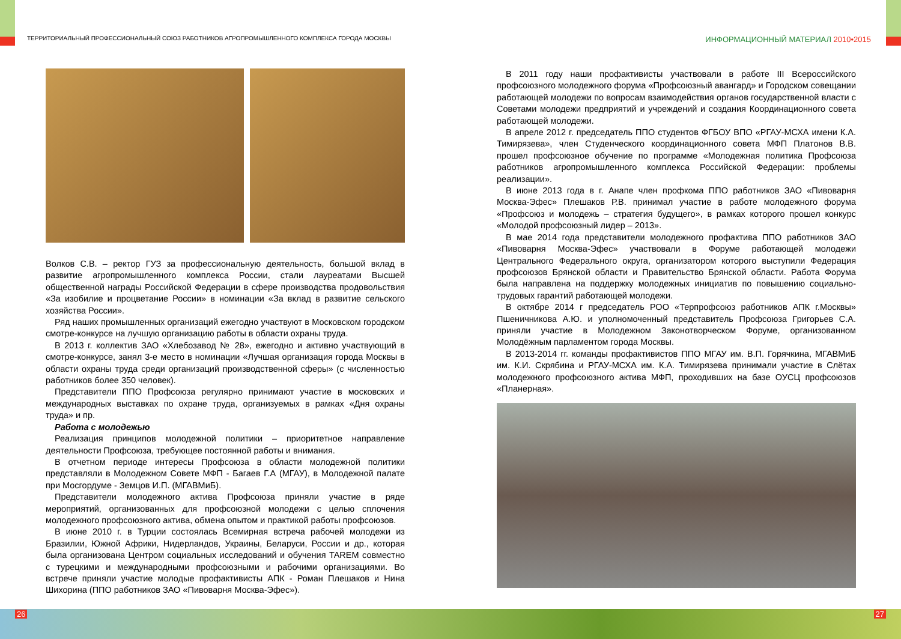ТЕРРИТОРИАЛЬНЫЙ ПРОФЕССИОНАЛЬНЫЙ СОЮЗ РАБОТНИКОВ АГРОПРОМЫШЛЕННОГО КОМПЛЕКСА ГОРОДА МОСКВЫ
ИНФОРМАЦИОННЫЙ МАТЕРИАЛ 2010•2015
Волков С.В. – ректор ГУЗ за профессиональную деятельность, большой вклад в развитие агропромышленного комплекса России, стали лауреатами Высшей общественной награды Российской Федерации в сфере производства продовольствия «За изобилие и процветание России» в номинации «За вклад в развитие сельского хозяйства России».
Ряд наших промышленных организаций ежегодно участвуют в Московском городском смотре-конкурсе на лучшую организацию работы в области охраны труда.
В 2013 г. коллектив ЗАО «Хлебозавод № 28», ежегодно и активно участвующий в смотре-конкурсе, занял 3-е место в номинации «Лучшая организация города Москвы в области охраны труда среди организаций производственной сферы» (с численностью работников более 350 человек).
Представители ППО Профсоюза регулярно принимают участие в московских и международных выставках по охране труда, организуемых в рамках «Дня охраны труда» и пр.
Работа с молодежью
Реализация принципов молодежной политики – приоритетное направление деятельности Профсоюза, требующее постоянной работы и внимания.
В отчетном периоде интересы Профсоюза в области молодежной политики представляли в Молодежном Совете МФП - Багаев Г.А (МГАУ), в Молодежной палате при Мосгордуме - Земцов И.П. (МГАВМиБ).
Представители молодежного актива Профсоюза приняли участие в ряде мероприятий, организованных для профсоюзной молодежи с целью сплочения молодежного профсоюзного актива, обмена опытом и практикой работы профсоюзов.
В июне 2010 г. в Турции состоялась Всемирная встреча рабочей молодежи из Бразилии, Южной Африки, Нидерландов, Украины, Беларуси, России и др., которая была организована Центром социальных исследований и обучения TAREM совместно с турецкими и международными профсоюзными и рабочими организациями. Во встрече приняли участие молодые профактивисты АПК - Роман Плешаков и Нина Шихорина (ППО работников ЗАО «Пивоварня Москва-Эфес»).
В 2011 году наши профактивисты участвовали в работе III Всероссийского профсоюзного молодежного форума «Профсоюзный авангард» и Городском совещании работающей молодежи по вопросам взаимодействия органов государственной власти с Советами молодежи предприятий и учреждений и создания Координационного совета работающей молодежи.
В апреле 2012 г. председатель ППО студентов ФГБОУ ВПО «РГАУ-МСХА имени К.А. Тимирязева», член Студенческого координационного совета МФП Платонов В.В. прошел профсоюзное обучение по программе «Молодежная политика Профсоюза работников агропромышленного комплекса Российской Федерации: проблемы реализации».
В июне 2013 года в г. Анапе член профкома ППО работников ЗАО «Пивоварня Москва-Эфес» Плешаков Р.В. принимал участие в работе молодежного форума «Профсоюз и молодежь – стратегия будущего», в рамках которого прошел конкурс «Молодой профсоюзный лидер – 2013».
В мае 2014 года представители молодежного профактива ППО работников ЗАО «Пивоварня Москва-Эфес» участвовали в Форуме работающей молодежи Центрального Федерального округа, организатором которого выступили Федерация профсоюзов Брянской области и Правительство Брянской области. Работа Форума была направлена на поддержку молодежных инициатив по повышению социально-трудовых гарантий работающей молодежи.
В октябре 2014 г председатель РОО «Терпрофсоюз работников АПК г.Москвы» Пшеничникова А.Ю. и уполномоченный представитель Профсоюза Григорьев С.А. приняли участие в Молодежном Законотворческом Форуме, организованном Молодёжным парламентом города Москвы.
В 2013-2014 гг. команды профактивистов ППО МГАУ им. В.П. Горячкина, МГАВМиБ им. К.И. Скрябина и РГАУ-МСХА им. К.А. Тимирязева принимали участие в Слётах молодежного профсоюзного актива МФП, проходивших на базе ОУСЦ профсоюзов «Планерная».
26 27